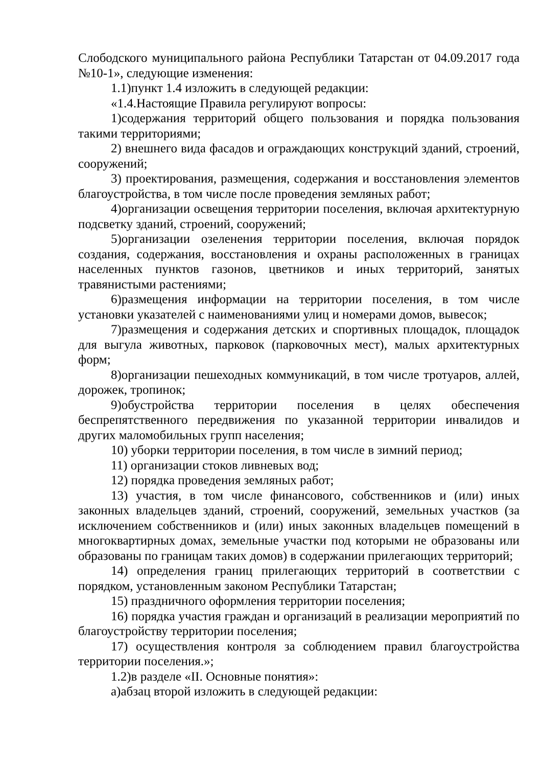Слободского муниципального района Республики Татарстан от 04.09.2017 года №10-1», следующие изменения:
1.1)пункт 1.4 изложить в следующей редакции:
«1.4.Настоящие Правила регулируют вопросы:
1)содержания территорий общего пользования и порядка пользования такими территориями;
2) внешнего вида фасадов и ограждающих конструкций зданий, строений, сооружений;
3) проектирования, размещения, содержания и восстановления элементов благоустройства, в том числе после проведения земляных работ;
4)организации освещения территории поселения, включая архитектурную подсветку зданий, строений, сооружений;
5)организации озеленения территории поселения, включая порядок создания, содержания, восстановления и охраны расположенных в границах населенных пунктов газонов, цветников и иных территорий, занятых травянистыми растениями;
6)размещения информации на территории поселения, в том числе установки указателей с наименованиями улиц и номерами домов, вывесок;
7)размещения и содержания детских и спортивных площадок, площадок для выгула животных, парковок (парковочных мест), малых архитектурных форм;
8)организации пешеходных коммуникаций, в том числе тротуаров, аллей, дорожек, тропинок;
9)обустройства территории поселения в целях обеспечения беспрепятственного передвижения по указанной территории инвалидов и других маломобильных групп населения;
10) уборки территории поселения, в том числе в зимний период;
11) организации стоков ливневых вод;
12) порядка проведения земляных работ;
13) участия, в том числе финансового, собственников и (или) иных законных владельцев зданий, строений, сооружений, земельных участков (за исключением собственников и (или) иных законных владельцев помещений в многоквартирных домах, земельные участки под которыми не образованы или образованы по границам таких домов) в содержании прилегающих территорий;
14) определения границ прилегающих территорий в соответствии с порядком, установленным законом Республики Татарстан;
15) праздничного оформления территории поселения;
16) порядка участия граждан и организаций в реализации мероприятий по благоустройству территории поселения;
17) осуществления контроля за соблюдением правил благоустройства территории поселения.»;
1.2)в разделе «II. Основные понятия»:
а)абзац второй изложить в следующей редакции: